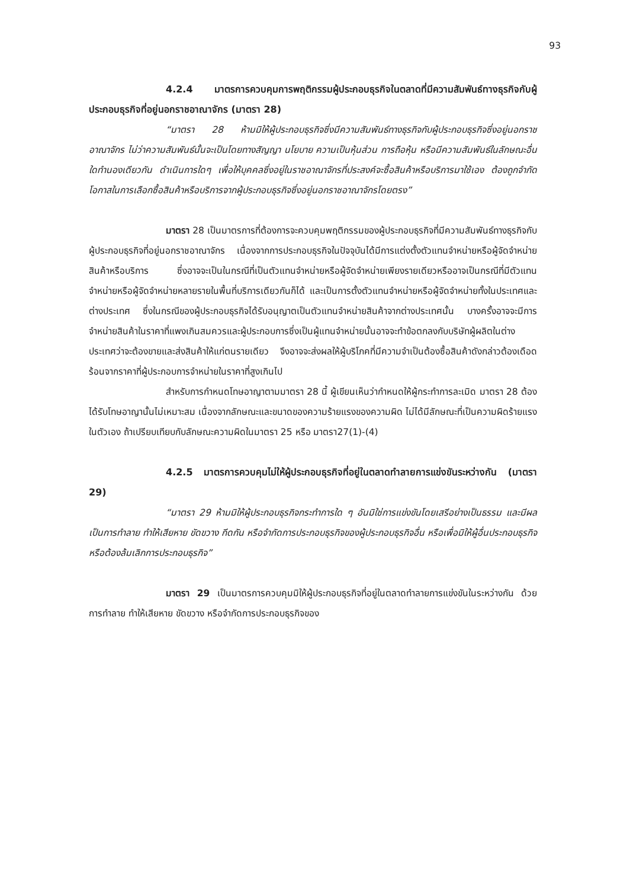93
4.2.4 มาตรการควบคุมการพฤติกรรมผู้ประกอบธุรกิจในตลาดที่มีความสัมพันธ์ทางธุรกิจกับผู้ประกอบธุรกิจที่อยู่นอกราชอาณาจักร (มาตรา 28)
“มาตรา 28 ห้ามมิให้ผู้ประกอบธุรกิจซึ่งมีความสัมพันธ์ทางธุรกิจกับผู้ประกอบธุรกิจซึ่งอยู่นอกราชอาณาจักร ไม่ว่าความสัมพันธ์นั้นจะเป็นโดยทางสัญญา นโยบาย ความเป็นหุ้นส่วน การถือหุ้น หรือมีความสัมพันธ์ในลักษณะอื่นใดทำนองเดียวกัน ดำเนินการใดๆ เพื่อให้บุคคลซึ่งอยู่ในราชอาณาจักรที่ประสงค์จะซื้อสินค้าหรือบริการมาใช้เอง ต้องถูกจำกัดโอกาสในการเลือกซื้อสินค้าหรือบริการจากผู้ประกอบธุรกิจซึ่งอยู่นอกราชอาณาจักรโดยตรง”
มาตรา 28 เป็นมาตรการที่ต้องการจะควบคุมพฤติกรรมของผู้ประกอบธุรกิจที่มีความสัมพันธ์ทางธุรกิจกับผู้ประกอบธุรกิจที่อยู่นอกราชอาณาจักร เนื่องจากการประกอบธุรกิจในปัจจุบันได้มีการแต่งตั้งตัวแทนจำหน่ายหรือผู้จัดจำหน่ายสินค้าหรือบริการ ซึ่งอาจจะเป็นในกรณีที่เป็นตัวแทนจำหน่ายหรือผู้จัดจำหน่ายเพียงรายเดียวหรืออาจเป็นกรณีที่มีตัวแทนจำหน่ายหรือผู้จัดจำหน่ายหลายรายในพื้นที่บริการเดียวกันก็ได้ และเป็นการตั้งตัวแทนจำหน่ายหรือผู้จัดจำหน่ายทั้งในประเทศและต่างประเทศ ซึ่งในกรณีของผู้ประกอบธุรกิจได้รับอนุญาตเป็นตัวแทนจำหน่ายสินค้าจากต่างประเทศนั้น บางครั้งอาจจะมีการจำหน่ายสินค้าในราคาที่แพงเกินสมควรและผู้ประกอบการซึ่งเป็นผู้แทนจำหน่ายนั้นอาจจะทำข้อตกลงกับบริษัทผู้ผลิตในต่างประเทศว่าจะต้องขายและส่งสินค้าให้แก่ตนรายเดียว จึงอาจจะส่งผลให้ผู้บริโภคที่มีความจำเป็นต้องซื้อสินค้าดังกล่าวต้องเดือดร้อนจากราคาที่ผู้ประกอบการจำหน่ายในราคาที่สูงเกินไป
สำหรับการกำหนดโทษอาญาตามมาตรา 28 นี้ ผู้เขียนเห็นว่ากำหนดให้ผู้กระทำการละเมิด มาตรา 28 ต้องได้รับโทษอาญานั้นไม่เหมาะสม เนื่องจากลักษณะและขนาดของความร้ายแรงของความผิด ไม่ได้มีลักษณะที่เป็นความผิดร้ายแรงในตัวเอง ถ้าเปรียบเทียบกับลักษณะความผิดในมาตรา 25 หรือ มาตรา27(1)-(4)
4.2.5 มาตรการควบคุมไม่ให้ผู้ประกอบธุรกิจที่อยู่ในตลาดทำลายการแข่งขันระหว่างกัน (มาตรา 29)
“มาตรา 29 ห้ามมิให้ผู้ประกอบธุรกิจกระทำการใด ๆ อันมิใช่การแข่งขันโดยเสรีอย่างเป็นธรรม และมีผลเป็นการทำลาย ทำให้เสียหาย ขัดขวาง กีดกัน หรือจำกัดการประกอบธุรกิจของผู้ประกอบธุรกิจอื่น หรือเพื่อมิให้ผู้อื่นประกอบธุรกิจ หรือต้องล้มเลิกการประกอบธุรกิจ”
มาตรา 29 เป็นมาตรการควบคุมมิให้ผู้ประกอบธุรกิจที่อยู่ในตลาดทำลายการแข่งขันในระหว่างกัน ด้วยการทำลาย ทำให้เสียหาย ขัดขวาง หรือจำกัดการประกอบธุรกิจของ